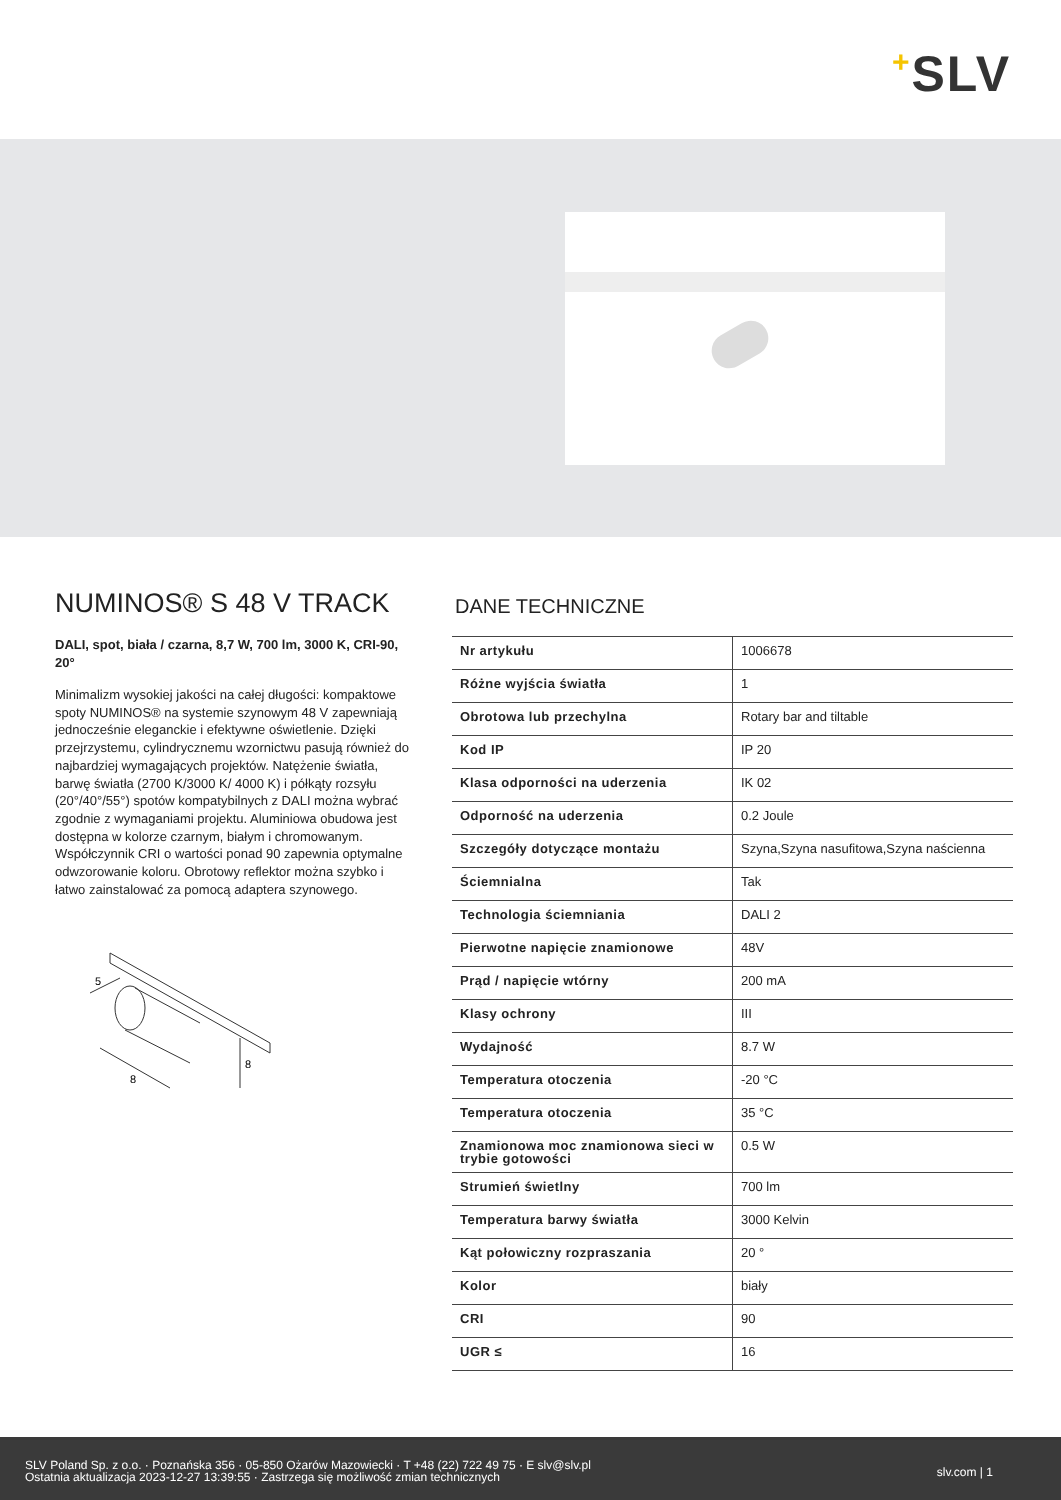+SLV
NUMINOS® S 48 V TRACK
DALI, spot, biała / czarna, 8,7 W, 700 lm, 3000 K, CRI-90, 20°
Minimalizm wysokiej jakości na całej długości: kompaktowe spoty NUMINOS® na systemie szynowym 48 V zapewniają jednocześnie eleganckie i efektywne oświetlenie. Dzięki przejrzystemu, cylindrycznemu wzornictwu pasują również do najbardziej wymagających projektów. Natężenie światła, barwę światła (2700 K/3000 K/ 4000 K) i półkąty rozsyłu (20°/40°/55°) spotów kompatybilnych z DALI można wybrać zgodnie z wymaganiami projektu. Aluminiowa obudowa jest dostępna w kolorze czarnym, białym i chromowanym. Współczynnik CRI o wartości ponad 90 zapewnia optymalne odwzorowanie koloru. Obrotowy reflektor można szybko i łatwo zainstalować za pomocą adaptera szynowego.
5
8
8
DANE TECHNICZNE
| Nr artykułu | 1006678 |
| Różne wyjścia światła | 1 |
| Obrotowa lub przechylna | Rotary bar and tiltable |
| Kod IP | IP 20 |
| Klasa odporności na uderzenia | IK 02 |
| Odporność na uderzenia | 0.2 Joule |
| Szczegóły dotyczące montażu | Szyna,Szyna nasufitowa,Szyna naścienna |
| Ściemnialna | Tak |
| Technologia ściemniania | DALI 2 |
| Pierwotne napięcie znamionowe | 48V |
| Prąd / napięcie wtórny | 200 mA |
| Klasy ochrony | III |
| Wydajność | 8.7 W |
| Temperatura otoczenia | -20 °C |
| Temperatura otoczenia | 35 °C |
| Znamionowa moc znamionowa sieci w trybie gotowości | 0.5 W |
| Strumień świetlny | 700 lm |
| Temperatura barwy światła | 3000 Kelvin |
| Kąt połowiczny rozpraszania | 20 ° |
| Kolor | biały |
| CRI | 90 |
| UGR ≤ | 16 |
SLV Poland Sp. z o.o. · Poznańska 356 · 05-850 Ożarów Mazowiecki · T +48 (22) 722 49 75 · E slv@slv.pl
Ostatnia aktualizacja 2023-12-27 13:39:55 · Zastrzega się możliwość zmian technicznych
slv.com | 1